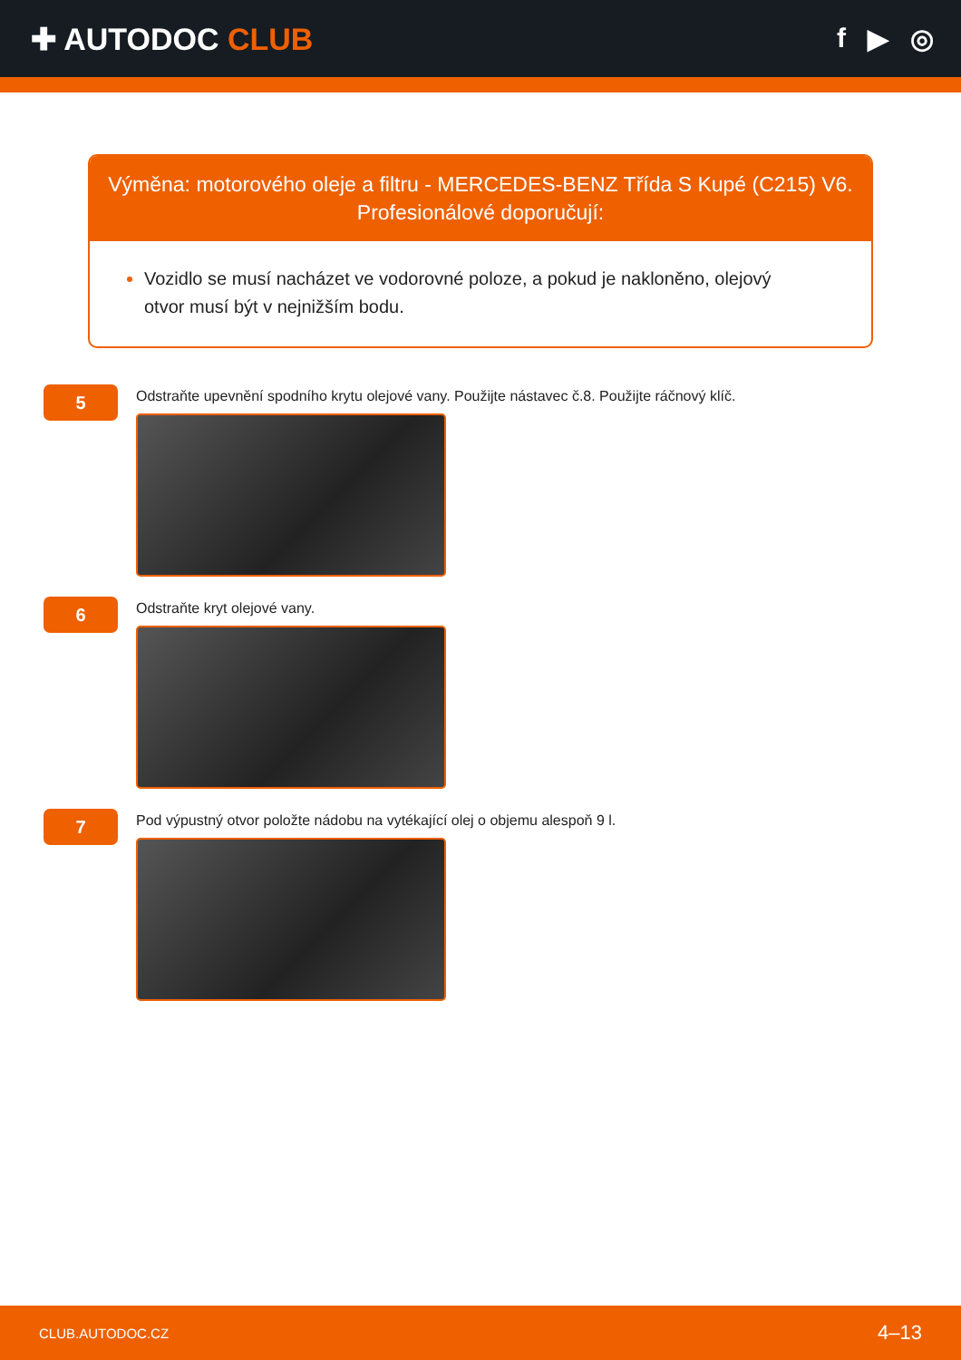✚ AUTODOC CLUB f ▶ ◎
Výměna: motorového oleje a filtru - MERCEDES-BENZ Třída S Kupé (C215) V6.
Profesionálové doporučují:
Vozidlo se musí nacházet ve vodorovné poloze, a pokud je nakloněno, olejový otvor musí být v nejnižším bodu.
5
Odstraňte upevnění spodního krytu olejové vany. Použijte nástavec č.8. Použijte ráčnový klíč.
6
Odstraňte kryt olejové vany.
7
Pod výpustný otvor položte nádobu na vytékající olej o objemu alespoň 9 l.
CLUB.AUTODOC.CZ 4–13